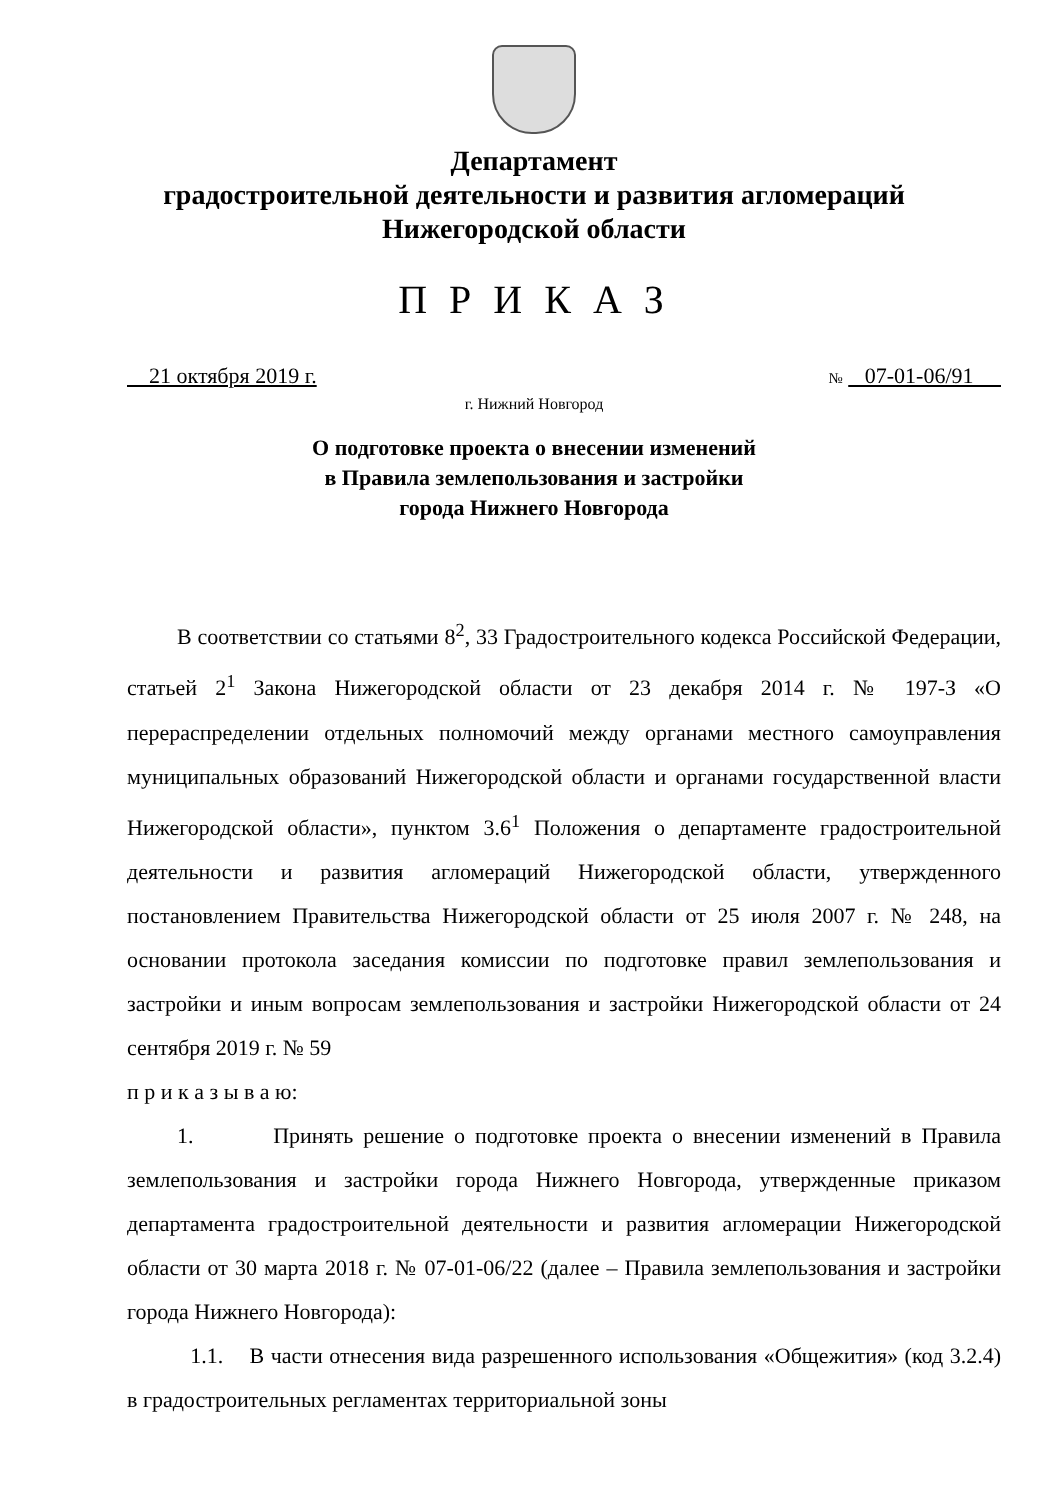Департамент
градостроительной деятельности и развития агломераций
Нижегородской области
П Р И К А З
21 октября 2019 г. № 07-01-06/91
г. Нижний Новгород
О подготовке проекта о внесении изменений
в Правила землепользования и застройки
города Нижнего Новгорода
В соответствии со статьями 8<sup>2</sup>, 33 Градостроительного кодекса Российской Федерации, статьей 2<sup>1</sup> Закона Нижегородской области от 23 декабря 2014 г. № 197-З «О перераспределении отдельных полномочий между органами местного самоуправления муниципальных образований Нижегородской области и органами государственной власти Нижегородской области», пунктом 3.6<sup>1</sup> Положения о департаменте градостроительной деятельности и развития агломераций Нижегородской области, утвержденного постановлением Правительства Нижегородской области от 25 июля 2007 г. № 248, на основании протокола заседания комиссии по подготовке правил землепользования и застройки и иным вопросам землепользования и застройки Нижегородской области от 24 сентября 2019 г. № 59
п р и к а з ы в а ю:
1. Принять решение о подготовке проекта о внесении изменений в Правила землепользования и застройки города Нижнего Новгорода, утвержденные приказом департамента градостроительной деятельности и развития агломерации Нижегородской области от 30 марта 2018 г. № 07-01-06/22 (далее – Правила землепользования и застройки города Нижнего Новгорода):
1.1. В части отнесения вида разрешенного использования «Общежития» (код 3.2.4) в градостроительных регламентах территориальной зоны